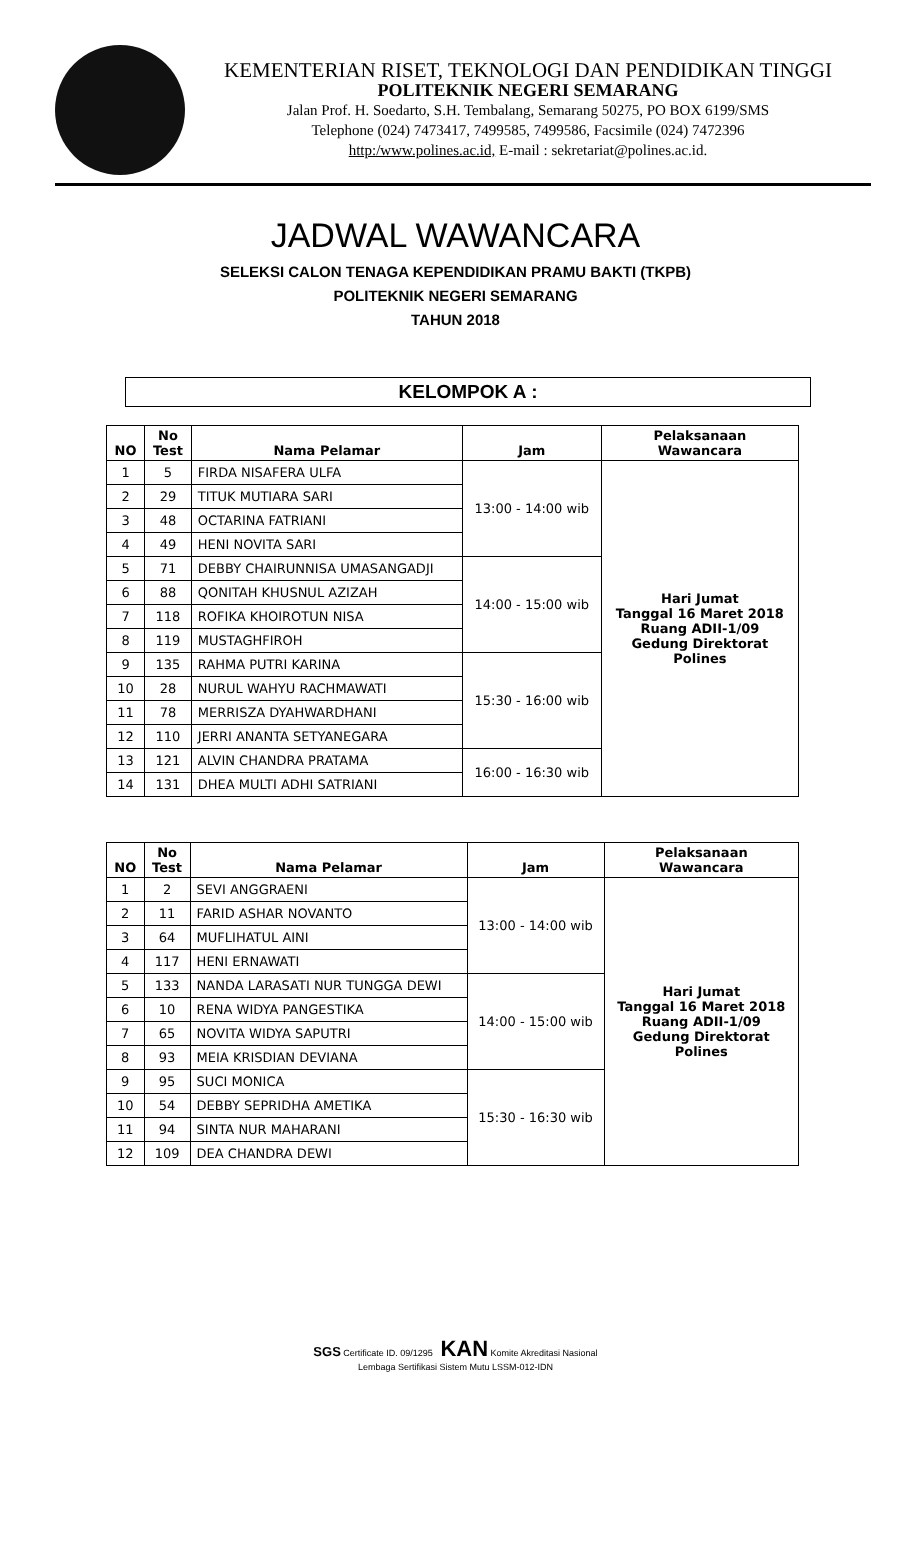KEMENTERIAN RISET, TEKNOLOGI DAN PENDIDIKAN TINGGI
POLITEKNIK NEGERI SEMARANG
Jalan Prof. H. Soedarto, S.H. Tembalang, Semarang 50275, PO BOX 6199/SMS
Telephone (024) 7473417, 7499585, 7499586, Facsimile (024) 7472396
http:/www.polines.ac.id, E-mail : sekretariat@polines.ac.id.
JADWAL WAWANCARA
SELEKSI CALON TENAGA KEPENDIDIKAN PRAMU BAKTI (TKPB)
POLITEKNIK NEGERI SEMARANG
TAHUN 2018
KELOMPOK A :
| NO | No Test | Nama Pelamar | Jam | Pelaksanaan Wawancara |
| --- | --- | --- | --- | --- |
| 1 | 5 | FIRDA NISAFERA ULFA | 13:00 - 14:00 wib | Hari Jumat Tanggal 16 Maret 2018 Ruang ADII-1/09 Gedung Direktorat Polines |
| 2 | 29 | TITUK MUTIARA SARI | | |
| 3 | 48 | OCTARINA FATRIANI | | |
| 4 | 49 | HENI NOVITA SARI | | |
| 5 | 71 | DEBBY CHAIRUNNISA UMASANGADJI | 14:00 - 15:00 wib | |
| 6 | 88 | QONITAH KHUSNUL AZIZAH | | |
| 7 | 118 | ROFIKA KHOIROTUN NISA | | |
| 8 | 119 | MUSTAGHFIROH | | |
| 9 | 135 | RAHMA PUTRI KARINA | 15:30 - 16:00 wib | |
| 10 | 28 | NURUL WAHYU RACHMAWATI | | |
| 11 | 78 | MERRISZA DYAHWARDHANI | | |
| 12 | 110 | JERRI ANANTA SETYANEGARA | | |
| 13 | 121 | ALVIN CHANDRA PRATAMA | 16:00 - 16:30 wib | |
| 14 | 131 | DHEA MULTI ADHI SATRIANI | | |
| NO | No Test | Nama Pelamar | Jam | Pelaksanaan Wawancara |
| --- | --- | --- | --- | --- |
| 1 | 2 | SEVI ANGGRAENI | 13:00 - 14:00 wib | Hari Jumat Tanggal 16 Maret 2018 Ruang ADII-1/09 Gedung Direktorat Polines |
| 2 | 11 | FARID ASHAR NOVANTO | | |
| 3 | 64 | MUFLIHATUL AINI | | |
| 4 | 117 | HENI ERNAWATI | | |
| 5 | 133 | NANDA LARASATI NUR TUNGGA DEWI | 14:00 - 15:00 wib | |
| 6 | 10 | RENA WIDYA PANGESTIKA | | |
| 7 | 65 | NOVITA WIDYA SAPUTRI | | |
| 8 | 93 | MEIA KRISDIAN DEVIANA | | |
| 9 | 95 | SUCI MONICA | 15:30 - 16:30 wib | |
| 10 | 54 | DEBBY SEPRIDHA AMETIKA | | |
| 11 | 94 | SINTA NUR MAHARANI | | |
| 12 | 109 | DEA CHANDRA DEWI | | |
SGS Certificate ID. 09/1295 KAN Komite Akreditasi Nasional
Lembaga Sertifikasi Sistem Mutu LSSM-012-IDN